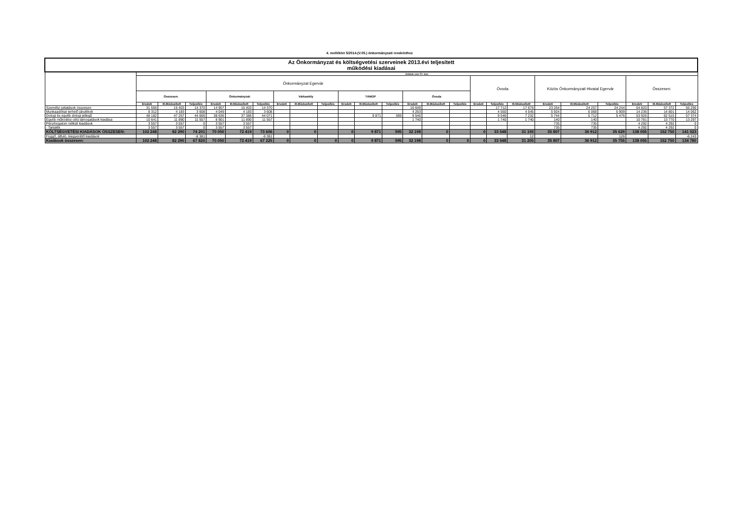4. melléklet 5/2014.(V.05.) önkormányzati rendelethez
| Az Önkormányzat és költségvetési szerveinek 2013.évi teljesített működési kiadásai | | | | | | | | | | | | | | | | | | | | | | | | |
| | Adatok ezer Ft- ban | | | | | | | | | | | | | | | | | | | | | | | |
| | Önkormányzat Egervár | | | | | | | | | | | | | | | Óvoda | | | Közös Önkormányzati Hivatal Egervár | | | Összesen: | | |
| | Összesen: | | | Önkormányzat: | | | Várkastély | | | TÁMOP | | | Óvoda | | | | | | | | | | | |
| | Eredeti | III.Módosított | Teljesítés | Eredeti | III.Módosított | Teljesítés | Eredeti | III.Módosított | Teljesítés | Eredeti | III.Módosított | Teljesítés | Eredeti | III.Módosított | Teljesítés | Eredeti | Teljesítés | III.Módosított | Eredeti | III.Módosított | Teljesítés | Eredeti | III.Módosított | Teljesítés |
| Személyi juttatások összesen | 31 556 | 15 403 | 14 370 | 14 907 | 15 403 | 14 370 | | | | | | | 16 649 | | | | 17 712 | 17 676 | 23 264 | 24 257 | 24 244 | 54 820 | 57 372 | 56 290 |
| Munkaadókat terhelő járulékok | 8 312 | 4 183 | 3 608 | 4 049 | 4 183 | 3 608 | | | | | | | 4 263 | | | | 4 550 | 4 545 | 5 924 | 6 068 | 5 909 | 14 236 | 14 801 | 14 062 |
| Dologi és egyéb dologi jellegű | 48 182 | 47 257 | 44 666 | 38 636 | 37 386 | 44 071 | | | | | 9 871 | 595 | 9 546 | | | | 9 546 | 7 232 | 5 744 | 5 712 | 5 476 | 53 926 | 62 515 | 57 374 |
| Egyéb működési célú támogatások kiadása | 10 641 | 11 890 | 11 557 | 8 901 | 11 890 | 11 557 | | | | | | | 1 740 | | | | 1 740 | 1 740 | 140 | 140 | | 10 781 | 13 770 | 13 297 |
| Pénzforgalom nélküli kiadások | 3 557 | 3 557 | 0 | 3 557 | 3 557 | | | | | | | | | | | | | | 735 | 735 | | 4 292 | 4 292 | 0 |
| - Tartalék | 3 557 | 3 557 | 0 | 3 557 | 3 557 | | | | | | | | | | | | | | 735 | 735 | | 4 292 | 4 292 | 0 |
| KÖLTSÉGVETÉSI KIADÁSOK ÖSSZESEN: | 102 248 | 82 290 | 74 201 | 70 050 | 72 419 | 73 606 | 0 | 0 | | 0 | 9 871 | 595 | 32 198 | 0 | | 0 | 33 548 | 31 193 | 35 807 | 36 912 | 35 629 | 138 055 | 152 750 | 141 023 |
| Függő, átfutó, kiegyenlítő kiadások | | | -6 381 | | | -6 381 | | | | | | | | | | | | 12 | | | 126 | | | -6 243 |
| Kiadások összesen: | 102 248 | 82 290 | 67 820 | 70 050 | 72 419 | 67 225 | 0 | 0 | 0 | 0 | 9 871 | 595 | 32 198 | 0 | 0 | 0 | 33 548 | 31 205 | 35 807 | 36 912 | 35 755 | 138 055 | 152 750 | 134 780 |